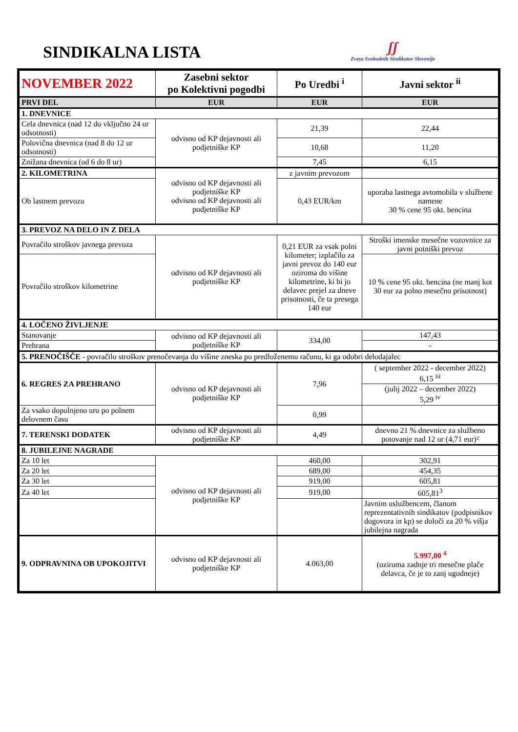SINDIKALNA LISTA
ʃʃ
Zveza Svobodnih Sindikatov Slovenije
| NOVEMBER 2022 | Zasebni sektor po Kolektivni pogodbi | Po Uredbi <sup>i</sup> | Javni sektor <sup>ii</sup> |
| PRVI DEL | EUR | EUR | EUR |
| 1. DNEVNICE | | | |
| Cela dnevnica (nad 12 do vključno 24 ur odsotnosti) | odvisno od KP dejavnosti ali podjetniške KP | 21,39 | 22,44 |
| Polovična dnevnica (nad 8 do 12 ur odsotnosti) | | 10,68 | 11,20 |
| Znižana dnevnica (od 6 do 8 ur) | | 7,45 | 6,15 |
| 2. KILOMETRINA | odvisno od KP dejavnosti ali podjetniške KP odvisno od KP dejavnosti ali podjetniške KP | z javnim prevozom | |
| Ob lastnem prevozu | | 0,43 EUR/km | uporaba lastnega avtomobila v službene namene 30 % cene 95 okt. bencina |
| 3. PREVOZ NA DELO IN Z DELA | | | |
| Povračilo stroškov javnega prevoza | odvisno od KP dejavnosti ali podjetniške KP | 0,21 EUR za vsak polni kilometer; izplačilo za javni prevoz do 140 eur oziroma do višine kilometrine, ki bi jo delavec prejel za dneve prisotnosti, če ta presega 140 eur | Stroški imenske mesečne vozovnice za javni potniški prevoz |
| Povračilo stroškov kilometrine | | | 10 % cene 95 okt. bencina (ne manj kot 30 eur za polno mesečno prisotnost) |
| 4. LOČENO ŽIVLJENJE | | | |
| Stanovanje | odvisno od KP dejavnosti ali podjetniške KP | 334,00 | 147,43 |
| Prehrana | | | - |
| 5. PRENOČIŠČE - povračilo stroškov prenočevanja do višine zneska po predloženemu računu, ki ga odobri delodajalec | | | |
| 6. REGRES ZA PREHRANO | odvisno od KP dejavnosti ali podjetniške KP | 7,96 | ( september 2022 - december 2022) 6,15 <sup>iii</sup> |
| | | | (julij 2022 – december 2022) 5,29 <sup>iv</sup> |
| Za vsako dopolnjeno uro po polnem delovnem času | | 0,99 | |
| 7. TERENSKI DODATEK | odvisno od KP dejavnosti ali podjetniške KP | 4,49 | dnevno 21 % dnevnice za službeno potovanje nad 12 ur (4,71 eur)² |
| 8. JUBILEJNE NAGRADE | | | |
| Za 10 let | odvisno od KP dejavnosti ali podjetniške KP | 460,00 | 302,91 |
| Za 20 let | | 689,00 | 454,35 |
| Za 30 let | | 919,00 | 605,81 |
| Za 40 let | | 919,00 | 605,81<sup>3</sup> |
| | | | Javnim uslužbencem, članom reprezentativnih sindikatov (podpisnikov dogovora in kp) se določi za 20 % višja jubilejna nagrada |
| 9. ODPRAVNINA OB UPOKOJITVI | odvisno od KP dejavnosti ali podjetniške KP | 4.063,00 | 5.997,00 <sup>4</sup> (oziroma zadnje tri mesečne plače delavca, če je to zanj ugodneje) |